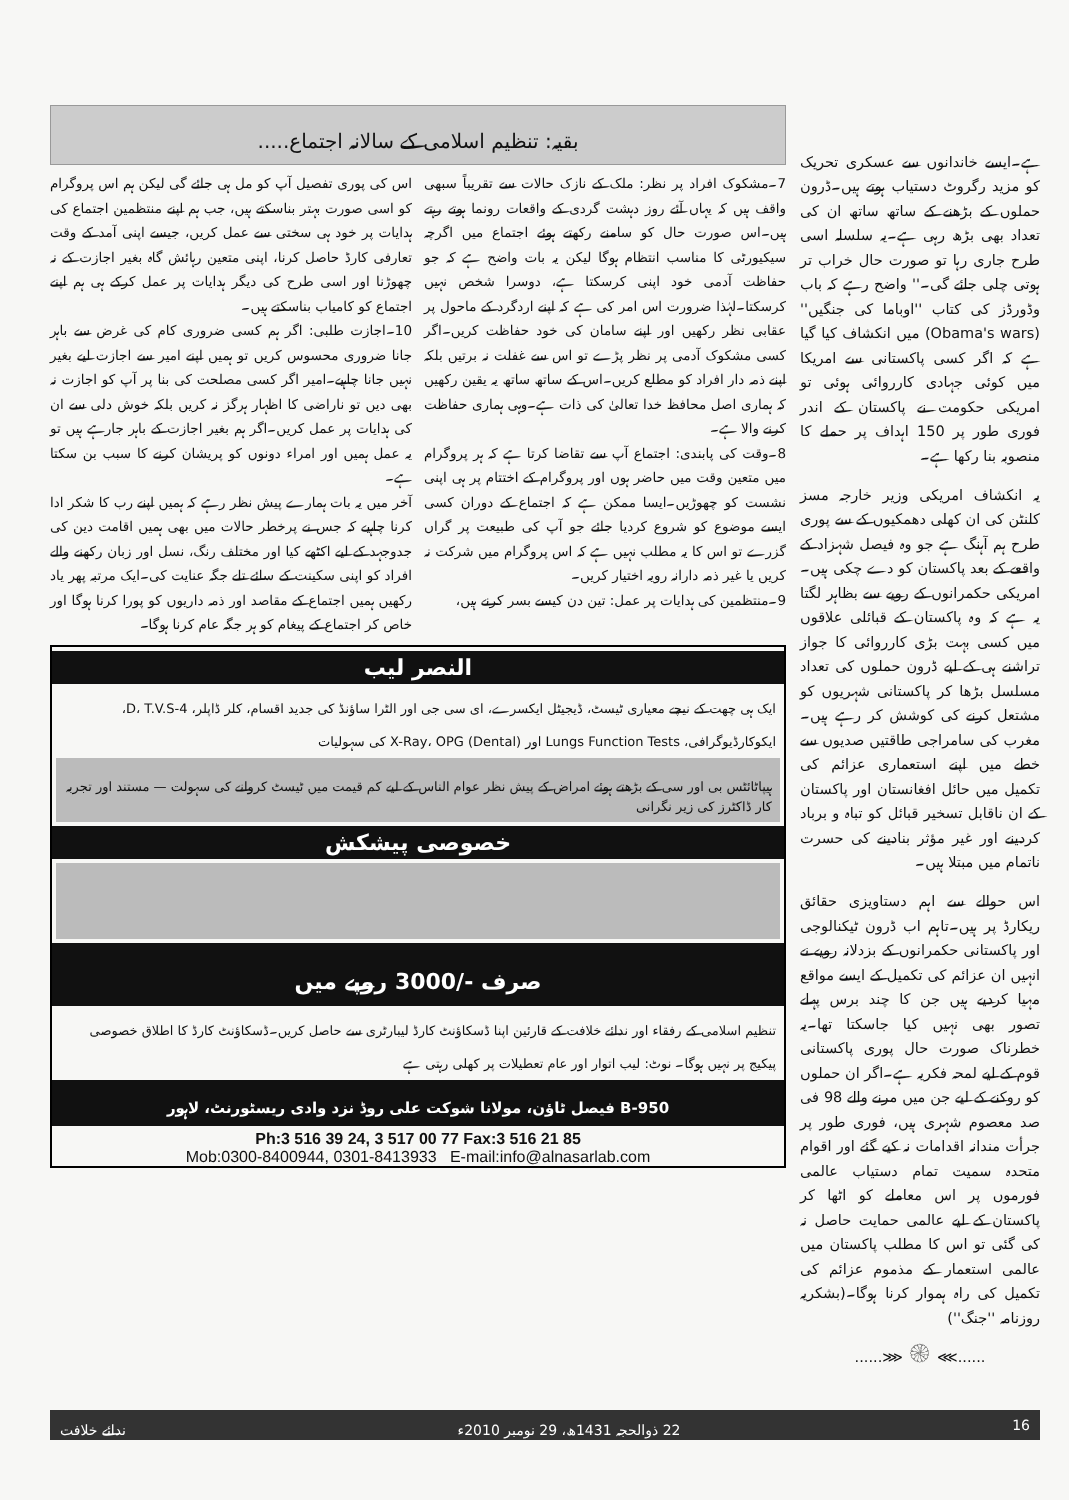ہے۔ایسے خاندانوں سے عسکری تحریک کو مزید رگروٹ دستیاب ہوتے ہیں۔ڈرون حملوں کے بڑھنے کے ساتھ ساتھ ان کی تعداد بھی بڑھ رہی ہے۔یہ سلسلہ اسی طرح جاری رہا تو صورت حال خراب تر ہوتی چلی جائے گی۔'' واضح رہے کہ باب وڈورڈز کی کتاب ''اوباما کی جنگیں'' (Obama's wars) میں انکشاف کیا گیا ہے کہ اگر کسی پاکستانی سے امریکا میں کوئی جہادی کارروائی ہوئی تو امریکی حکومت نے پاکستان کے اندر فوری طور پر 150 اہداف پر حملے کا منصوبہ بنا رکھا ہے۔
یہ انکشاف امریکی وزیر خارجہ مسز کلنٹن کی ان کھلی دھمکیوں کے سے پوری طرح ہم آہنگ ہے جو وہ فیصل شہزاد کے واقعے کے بعد پاکستان کو دے چکی ہیں۔ امریکی حکمرانوں کے رویے سے بظاہر لگتا یہ ہے کہ وہ پاکستان کے قبائلی علاقوں میں کسی بہت بڑی کارروائی کا جواز تراشنے ہی کے لیے ڈرون حملوں کی تعداد مسلسل بڑھا کر پاکستانی شہریوں کو مشتعل کرنے کی کوشش کر رہے ہیں۔مغرب کی سامراجی طاقتیں صدیوں سے خطے میں اپنے استعماری عزائم کی تکمیل میں حائل افغانستان اور پاکستان کے ان ناقابل تسخیر قبائل کو تباہ و برباد کردینے اور غیر مؤثر بنادینے کی حسرت ناتمام میں مبتلا ہیں۔
اس حوالے سے اہم دستاویزی حقائق ریکارڈ پر ہیں۔تاہم اب ڈرون ٹیکنالوجی اور پاکستانی حکمرانوں کے بزدلانہ رویے نے انہیں ان عزائم کی تکمیل کے ایسے مواقع مہیا کردیے ہیں جن کا چند برس پہلے تصور بھی نہیں کیا جاسکتا تھا۔یہ خطرناک صورت حال پوری پاکستانی قوم کے لیے لمحہ فکریہ ہے۔اگر ان حملوں کو روکنے کے لیے جن میں مرنے والے 98 فی صد معصوم شہری ہیں، فوری طور پر جرأت مندانہ اقدامات نہ کیے گئے اور اقوام متحدہ سمیت تمام دستیاب عالمی فورموں پر اس معاملے کو اٹھا کر پاکستان کے لیے عالمی حمایت حاصل نہ کی گئی تو اس کا مطلب پاکستان میں عالمی استعمار کے مذموم عزائم کی تکمیل کی راہ ہموار کرنا ہوگا۔(بشکریہ روزنامہ ''جنگ'')
......⋙ ۞ ⋘......
بقیہ: تنظیم اسلامی کے سالانہ اجتماع.....
7۔مشکوک افراد پر نظر: ملک کے نازک حالات سے تقریباً سبھی واقف ہیں کہ یہاں آئے روز دہشت گردی کے واقعات رونما ہوتے رہتے ہیں۔اس صورت حال کو سامنے رکھتے ہوئے اجتماع میں اگرچہ سیکیورٹی کا مناسب انتظام ہوگا لیکن یہ بات واضح ہے کہ جو حفاظت آدمی خود اپنی کرسکتا ہے، دوسرا شخص نہیں کرسکتا۔لہٰذا ضرورت اس امر کی ہے کہ اپنے اردگرد کے ماحول پر عقابی نظر رکھیں اور اپنے سامان کی خود حفاظت کریں۔اگر کسی مشکوک آدمی پر نظر پڑے تو اس سے غفلت نہ برتیں بلکہ اپنے ذمہ دار افراد کو مطلع کریں۔اس کے ساتھ ساتھ یہ یقین رکھیں کہ ہماری اصل محافظ خدا تعالیٰ کی ذات ہے۔وہی ہماری حفاظت کرنے والا ہے۔
8۔وقت کی پابندی: اجتماع آپ سے تقاضا کرتا ہے کہ ہر پروگرام میں متعین وقت میں حاضر ہوں اور پروگرام کے اختتام پر ہی اپنی نشست کو چھوڑیں۔ایسا ممکن ہے کہ اجتماع کے دوران کسی ایسے موضوع کو شروع کردیا جائے جو آپ کی طبیعت پر گراں گزرے تو اس کا یہ مطلب نہیں ہے کہ اس پروگرام میں شرکت نہ کریں یا غیر ذمہ دارانہ رویہ اختیار کریں۔
9۔منتظمین کی ہدایات پر عمل: تین دن کیسے بسر کرنے ہیں،
اس کی پوری تفصیل آپ کو مل ہی جائے گی لیکن ہم اس پروگرام کو اسی صورت بہتر بناسکتے ہیں، جب ہم اپنے منتظمین اجتماع کی ہدایات پر خود ہی سختی سے عمل کریں، جیسے اپنی آمد کے وقت تعارفی کارڈ حاصل کرنا، اپنی متعین رہائش گاہ بغیر اجازت کے نہ چھوڑنا اور اسی طرح کی دیگر ہدایات پر عمل کرکے ہی ہم اپنے اجتماع کو کامیاب بناسکتے ہیں۔
10۔اجازت طلبی: اگر ہم کسی ضروری کام کی غرض سے باہر جانا ضروری محسوس کریں تو ہمیں اپنے امیر سے اجازت لیے بغیر نہیں جانا چاہیے۔امیر اگر کسی مصلحت کی بنا پر آپ کو اجازت نہ بھی دیں تو ناراضی کا اظہار ہرگز نہ کریں بلکہ خوش دلی سے ان کی ہدایات پر عمل کریں۔اگر ہم بغیر اجازت کے باہر جارہے ہیں تو یہ عمل ہمیں اور امراء دونوں کو پریشان کرنے کا سبب بن سکتا ہے۔
آخر میں یہ بات ہمارے پیش نظر رہے کہ ہمیں اپنے رب کا شکر ادا کرنا چاہیے کہ جس نے پرخطر حالات میں بھی ہمیں اقامت دین کی جدوجہد کے لیے اکٹھے کیا اور مختلف رنگ، نسل اور زبان رکھنے والے افراد کو اپنی سکینت کے سائے تلے جگہ عنایت کی۔ایک مرتبہ پھر یاد رکھیں ہمیں اجتماع کے مقاصد اور ذمہ داریوں کو پورا کرنا ہوگا اور خاص کر اجتماع کے پیغام کو ہر جگہ عام کرنا ہوگا۔
النصر لیب
ایک ہی چھت کے نیچے معیاری ٹیسٹ، ڈیجیٹل ایکسرے، ای سی جی اور الٹرا ساؤنڈ کی جدید اقسام، کلر ڈاپلر، 4-D، T.V.S، ایکوکارڈیوگرافی، Lungs Function Tests اور X-Ray، OPG (Dental) کی سہولیات
ہیپاٹائٹس بی اور سی کے بڑھتے ہوئے امراض کے پیش نظر عوام الناس کے لیے کم قیمت میں ٹیسٹ کروانے کی سہولت — مستند اور تجربہ کار ڈاکٹرز کی زیر نگرانی
خصوصی پیشکش
صرف -/3000 روپے میں
تنظیم اسلامی کے رفقاء اور ندائے خلافت کے قارئین اپنا ڈسکاؤنٹ کارڈ لیبارٹری سے حاصل کریں۔ڈسکاؤنٹ کارڈ کا اطلاق خصوصی پیکیج پر نہیں ہوگا۔ نوٹ: لیب اتوار اور عام تعطیلات پر کھلی رہتی ہے
B-950 فیصل ٹاؤن، مولانا شوکت علی روڈ نزد وادی ریسٹورنٹ، لاہور
Ph:3 516 39 24, 3 517 00 77 Fax:3 516 21 85
Mob:0300-8400944, 0301-8413933 E-mail:info@alnasarlab.com
16 22 ذوالحجہ 1431ھ، 29 نومبر 2010ء ندائے خلافت